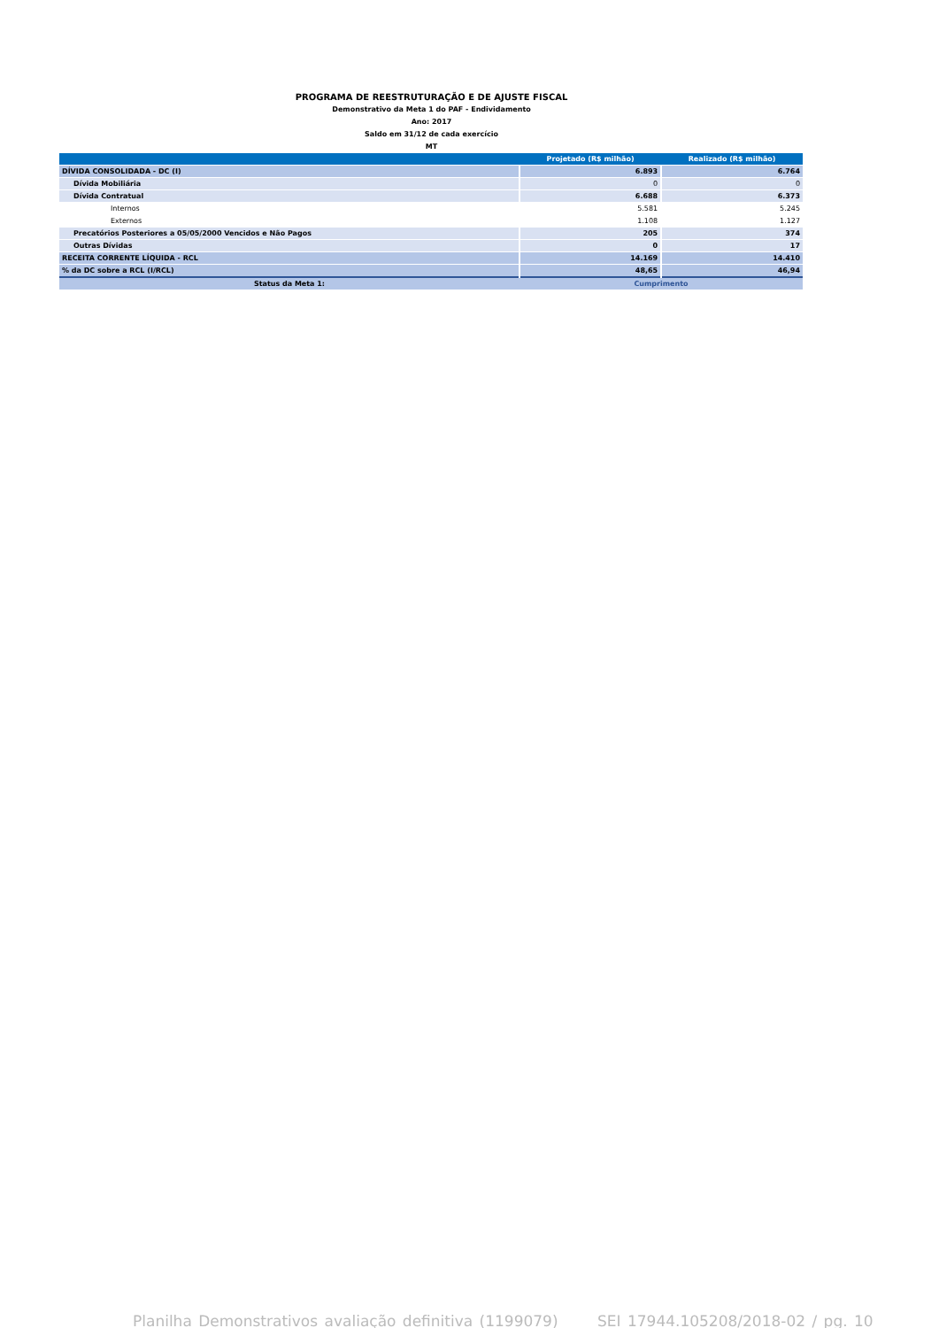PROGRAMA DE REESTRUTURAÇÃO E DE AJUSTE FISCAL
Demonstrativo da Meta 1 do PAF - Endividamento
Ano: 2017
Saldo em 31/12 de cada exercício
MT
| | Projetado (R$ milhão) | Realizado (R$ milhão) |
| --- | --- | --- |
| DÍVIDA CONSOLIDADA - DC (I) | 6.893 | 6.764 |
| Dívida Mobiliária | 0 | 0 |
| Dívida Contratual | 6.688 | 6.373 |
| Internos | 5.581 | 5.245 |
| Externos | 1.108 | 1.127 |
| Precatórios Posteriores a 05/05/2000 Vencidos e Não Pagos | 205 | 374 |
| Outras Dívidas | 0 | 17 |
| RECEITA CORRENTE LÍQUIDA - RCL | 14.169 | 14.410 |
| % da DC sobre a RCL (I/RCL) | 48,65 | 46,94 |
| Status da Meta 1: | Cumprimento | |
Planilha Demonstrativos avaliação definitiva (1199079) SEI 17944.105208/2018-02 / pg. 10